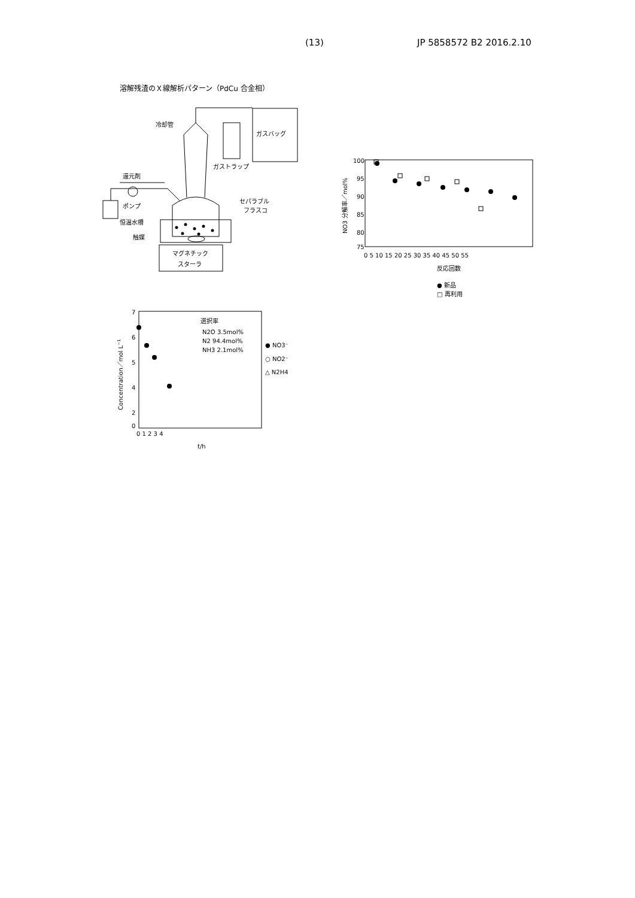(13) JP 5858572 B2 2016.2.10
溶解残渣のＸ線解析パターン（PdCu 合金相）
ガスバッグ
冷却管
ガストラップ
還元剤
ポンプ
セパラブル
フラスコ
恒温水槽
触媒
マグネチック
スターラ
100
95
90
85
80
75
0 5 10 15 20 25 30 35 40 45 50 55
反応回数
NO3 分解率／mol%
● 新品
□ 再利用
7
6
5
4
2
0
0 1 2 3 4
t/h
Concentration／mol L−1
選択率
N2O 3.5mol%
N2 94.4mol%
NH3 2.1mol%
● NO3⁻
○ NO2⁻
△ N2H4